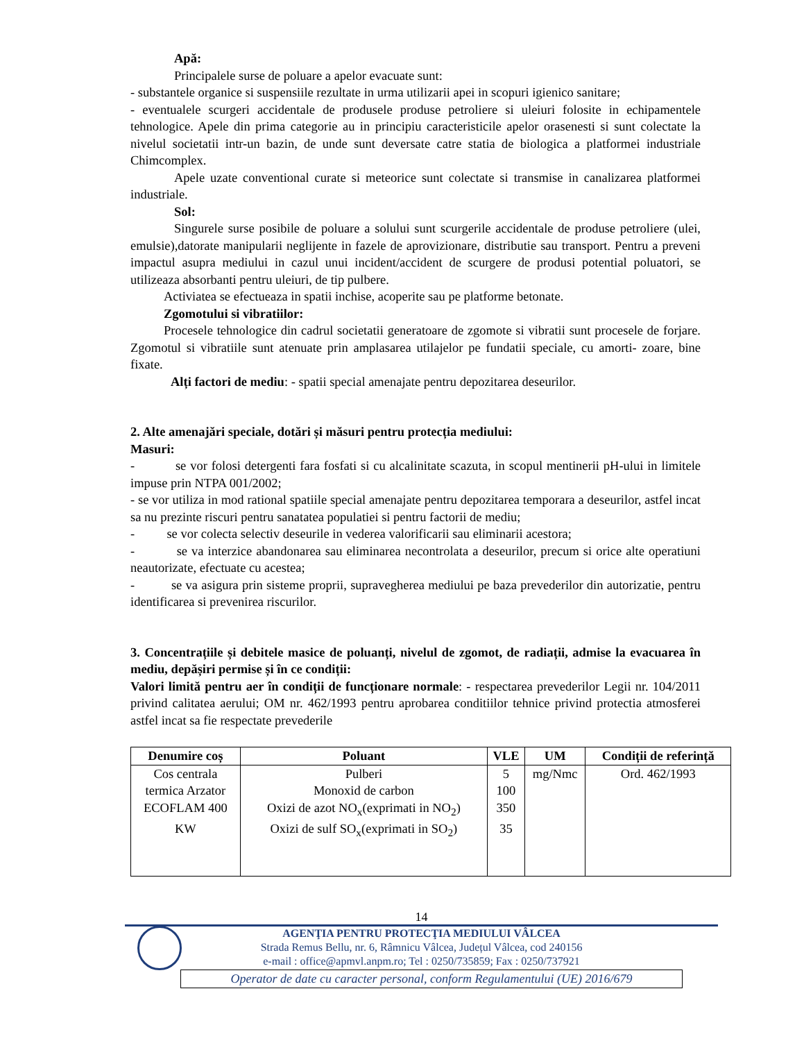Apă:
Principalele surse de poluare a apelor evacuate sunt:
- substantele organice si suspensiile rezultate in urma utilizarii apei in scopuri igienico sanitare;
- eventualele scurgeri accidentale de produsele produse petroliere si uleiuri folosite in echipamentele tehnologice. Apele din prima categorie au in principiu caracteristicile apelor orasenesti si sunt colectate la nivelul societatii intr-un bazin, de unde sunt deversate catre statia de biologica a platformei industriale Chimcomplex.
Apele uzate conventional curate si meteorice sunt colectate si transmise in canalizarea platformei industriale.
Sol:
Singurele surse posibile de poluare a solului sunt scurgerile accidentale de produse petroliere (ulei, emulsie),datorate manipularii neglijente in fazele de aprovizionare, distributie sau transport. Pentru a preveni impactul asupra mediului in cazul unui incident/accident de scurgere de produsi potential poluatori, se utilizeaza absorbanti pentru uleiuri, de tip pulbere.
Activiatea se efectueaza in spatii inchise, acoperite sau pe platforme betonate.
Zgomotului si vibratiilor:
Procesele tehnologice din cadrul societatii generatoare de zgomote si vibratii sunt procesele de forjare. Zgomotul si vibratiile sunt atenuate prin amplasarea utilajelor pe fundatii speciale, cu amorti- zoare, bine fixate.
Alți factori de mediu: - spatii special amenajate pentru depozitarea deseurilor.
2. Alte amenajări speciale, dotări și măsuri pentru protecția mediului:
Masuri:
- se vor folosi detergenti fara fosfati si cu alcalinitate scazuta, in scopul mentinerii pH-ului in limitele impuse prin NTPA 001/2002;
- se vor utiliza in mod rational spatiile special amenajate pentru depozitarea temporara a deseurilor, astfel incat sa nu prezinte riscuri pentru sanatatea populatiei si pentru factorii de mediu;
- se vor colecta selectiv deseurile in vederea valorificarii sau eliminarii acestora;
- se va interzice abandonarea sau eliminarea necontrolata a deseurilor, precum si orice alte operatiuni neautorizate, efectuate cu acestea;
- se va asigura prin sisteme proprii, supravegherea mediului pe baza prevederilor din autorizatie, pentru identificarea si prevenirea riscurilor.
3. Concentrațiile și debitele masice de poluanți, nivelul de zgomot, de radiații, admise la evacuarea în mediu, depășiri permise și în ce condiții:
Valori limită pentru aer în condiții de funcționare normale: - respectarea prevederilor Legii nr. 104/2011 privind calitatea aerului; OM nr. 462/1993 pentru aprobarea conditiilor tehnice privind protectia atmosferei astfel incat sa fie respectate prevederile
| Denumire coș | Poluant | VLE | UM | Condiții de referință |
| --- | --- | --- | --- | --- |
| Cos centrala | Pulberi | 5 | mg/Nmc | Ord. 462/1993 |
| termica Arzator | Monoxid de carbon | 100 | | |
| ECOFLAM 400 | Oxizi de azot NO<sub>x</sub>(exprimati in NO<sub>2</sub>) | 350 | | |
| KW | Oxizi de sulf SO<sub>x</sub>(exprimati in SO<sub>2</sub>) | 35 | | |
14
AGENŢIA PENTRU PROTECŢIA MEDIULUI VÂLCEA
Strada Remus Bellu, nr. 6, Râmnicu Vâlcea, Județul Vâlcea, cod 240156
e-mail : office@apmvl.anpm.ro; Tel : 0250/735859; Fax : 0250/737921
Operator de date cu caracter personal, conform Regulamentului (UE) 2016/679